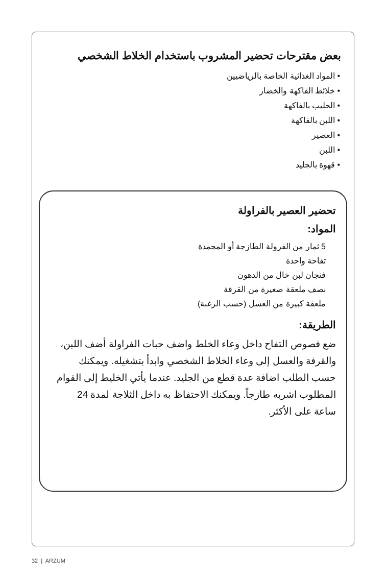بعض مقترحات تحضير المشروب باستخدام الخلاط الشخصي
• المواد الغذائية الخاصة بالرياضيين
• خلائط الفاكهة والخضار
• الحليب بالفاكهة
• اللبن بالفاكهة
• العصير
• اللبن
• قهوة بالجليد
تحضير العصير بالفراولة
المواد:
5 ثمار من الفرولة الطازجة أو المجمدة
تفاحة واحدة
فنجان لبن خال من الدهون
نصف ملعقة صغيرة من القرفة
ملعقة كبيرة من العسل (حسب الرغبة)
الطريقة:
ضع فصوص التفاح داخل وعاء الخلط واضف حبات الفراولة أضف اللبن، والقرفة والعسل إلى وعاء الخلاط الشخصي وابدأ بتشغيله. ويمكنك حسب الطلب اضافة عدة قطع من الجليد. عندما يأتي الخليط إلى القوام المطلوب اشربه طازجاً. ويمكنك الاحتفاظ به داخل الثلاجة لمدة 24 ساعة على الأكثر.
32 | ARZUM